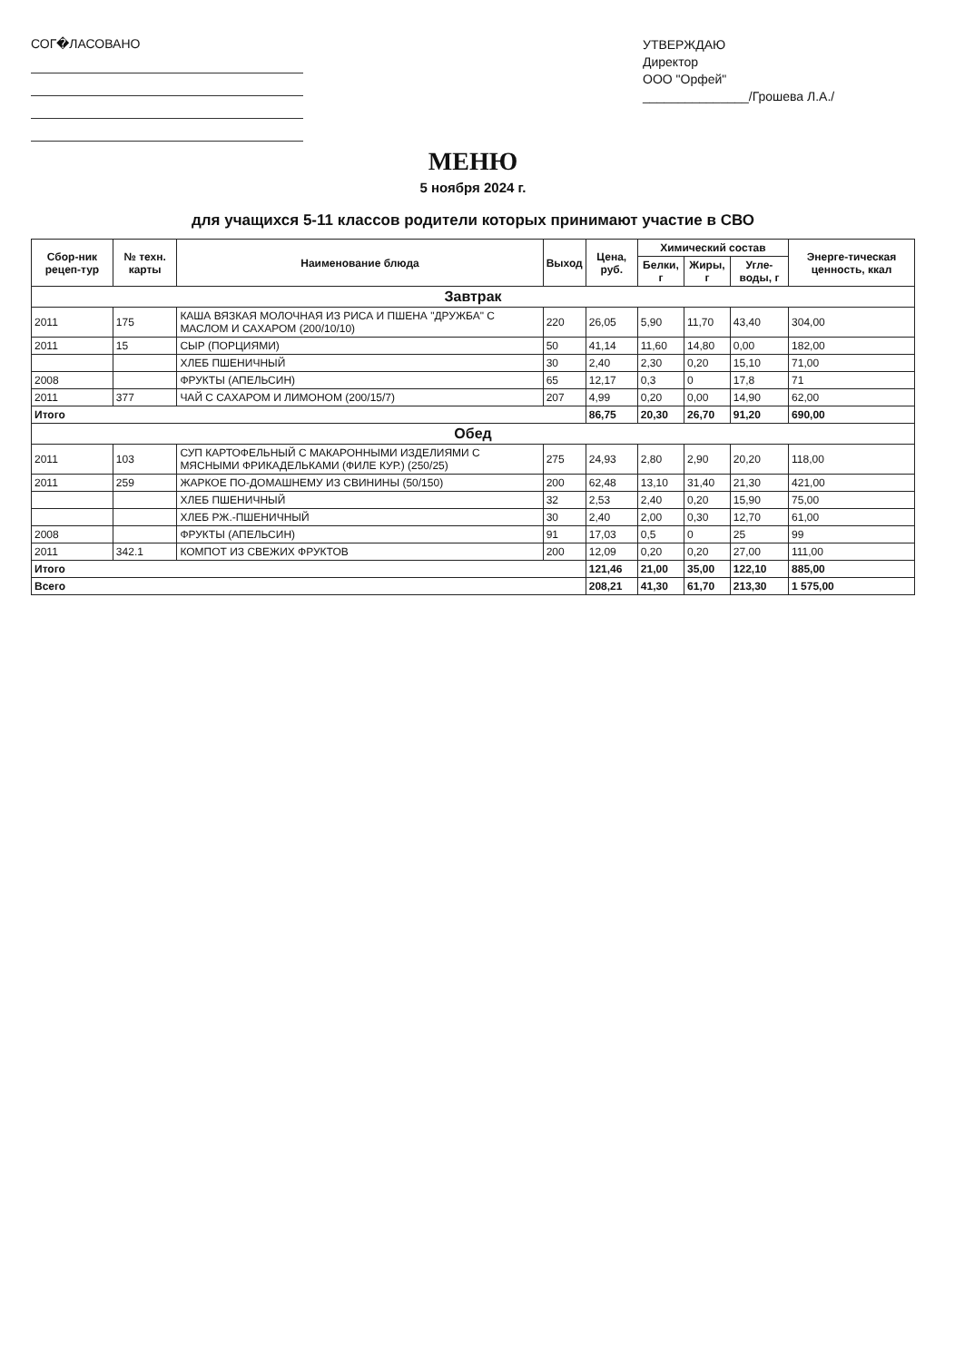СОГ�ЛАСОВАНО
УТВЕРЖДАЮ
Директор
ООО "Орфей"
_______________/Грошева Л.А./
МЕНЮ
5 ноября 2024 г.
для учащихся 5-11 классов родители которых принимают участие в СВО
| Сбор-ник рецеп-тур | № техн. карты | Наименование блюда | Выход | Цена, руб. | Химический состав | | | Энерге-тическая ценность, ккал |
| --- | --- | --- | --- | --- | --- | --- | --- | --- |
| | | | | | Белки, г | Жиры, г | Угле-воды, г | |
| Завтрак | | | | | | | | |
| 2011 | 175 | КАША ВЯЗКАЯ МОЛОЧНАЯ ИЗ РИСА И ПШЕНА "ДРУЖБА" С МАСЛОМ И САХАРОМ (200/10/10) | 220 | 26,05 | 5,90 | 11,70 | 43,40 | 304,00 |
| 2011 | 15 | СЫР (ПОРЦИЯМИ) | 50 | 41,14 | 11,60 | 14,80 | 0,00 | 182,00 |
| | | ХЛЕБ ПШЕНИЧНЫЙ | 30 | 2,40 | 2,30 | 0,20 | 15,10 | 71,00 |
| 2008 | | ФРУКТЫ (АПЕЛЬСИН) | 65 | 12,17 | 0,3 | 0 | 17,8 | 71 |
| 2011 | 377 | ЧАЙ С САХАРОМ И ЛИМОНОМ (200/15/7) | 207 | 4,99 | 0,20 | 0,00 | 14,90 | 62,00 |
| Итого | | | | 86,75 | 20,30 | 26,70 | 91,20 | 690,00 |
| Обед | | | | | | | | |
| 2011 | 103 | СУП КАРТОФЕЛЬНЫЙ С МАКАРОННЫМИ ИЗДЕЛИЯМИ С МЯСНЫМИ ФРИКАДЕЛЬКАМИ (ФИЛЕ КУР.) (250/25) | 275 | 24,93 | 2,80 | 2,90 | 20,20 | 118,00 |
| 2011 | 259 | ЖАРКОЕ ПО-ДОМАШНЕМУ ИЗ СВИНИНЫ (50/150) | 200 | 62,48 | 13,10 | 31,40 | 21,30 | 421,00 |
| | | ХЛЕБ ПШЕНИЧНЫЙ | 32 | 2,53 | 2,40 | 0,20 | 15,90 | 75,00 |
| | | ХЛЕБ РЖ.-ПШЕНИЧНЫЙ | 30 | 2,40 | 2,00 | 0,30 | 12,70 | 61,00 |
| 2008 | | ФРУКТЫ (АПЕЛЬСИН) | 91 | 17,03 | 0,5 | 0 | 25 | 99 |
| 2011 | 342.1 | КОМПОТ ИЗ СВЕЖИХ ФРУКТОВ | 200 | 12,09 | 0,20 | 0,20 | 27,00 | 111,00 |
| Итого | | | | 121,46 | 21,00 | 35,00 | 122,10 | 885,00 |
| Всего | | | | 208,21 | 41,30 | 61,70 | 213,30 | 1 575,00 |